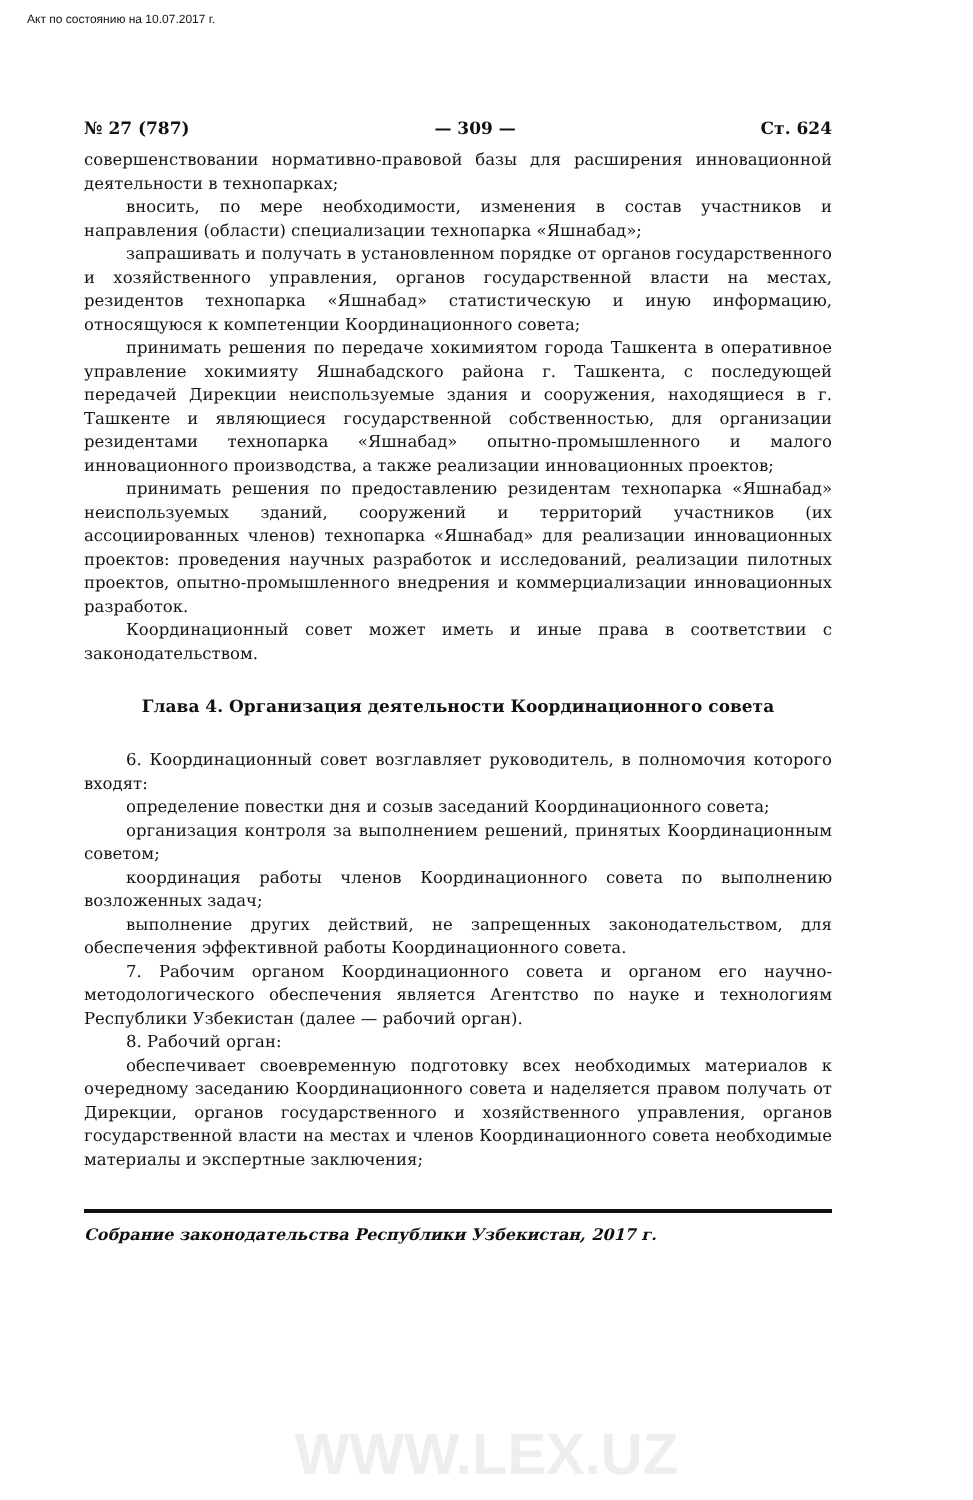Акт по состоянию на 10.07.2017 г.
№ 27 (787) — 309 — Ст. 624
совершенствовании нормативно-правовой базы для расширения инновационной деятельности в технопарках;
вносить, по мере необходимости, изменения в состав участников и направления (области) специализации технопарка «Яшнабад»;
запрашивать и получать в установленном порядке от органов государственного и хозяйственного управления, органов государственной власти на местах, резидентов технопарка «Яшнабад» статистическую и иную информацию, относящуюся к компетенции Координационного совета;
принимать решения по передаче хокимиятом города Ташкента в оперативное управление хокимияту Яшнабадского района г. Ташкента, с последующей передачей Дирекции неиспользуемые здания и сооружения, находящиеся в г. Ташкенте и являющиеся государственной собственностью, для организации резидентами технопарка «Яшнабад» опытно-промышленного и малого инновационного производства, а также реализации инновационных проектов;
принимать решения по предоставлению резидентам технопарка «Яшнабад» неиспользуемых зданий, сооружений и территорий участников (их ассоциированных членов) технопарка «Яшнабад» для реализации инновационных проектов: проведения научных разработок и исследований, реализации пилотных проектов, опытно-промышленного внедрения и коммерциализации инновационных разработок.
Координационный совет может иметь и иные права в соответствии с законодательством.
Глава 4. Организация деятельности Координационного совета
6. Координационный совет возглавляет руководитель, в полномочия которого входят:
определение повестки дня и созыв заседаний Координационного совета;
организация контроля за выполнением решений, принятых Координационным советом;
координация работы членов Координационного совета по выполнению возложенных задач;
выполнение других действий, не запрещенных законодательством, для обеспечения эффективной работы Координационного совета.
7. Рабочим органом Координационного совета и органом его научно-методологического обеспечения является Агентство по науке и технологиям Республики Узбекистан (далее — рабочий орган).
8. Рабочий орган:
обеспечивает своевременную подготовку всех необходимых материалов к очередному заседанию Координационного совета и наделяется правом получать от Дирекции, органов государственного и хозяйственного управления, органов государственной власти на местах и членов Координационного совета необходимые материалы и экспертные заключения;
Собрание законодательства Республики Узбекистан, 2017 г.
WWW.LEX.UZ